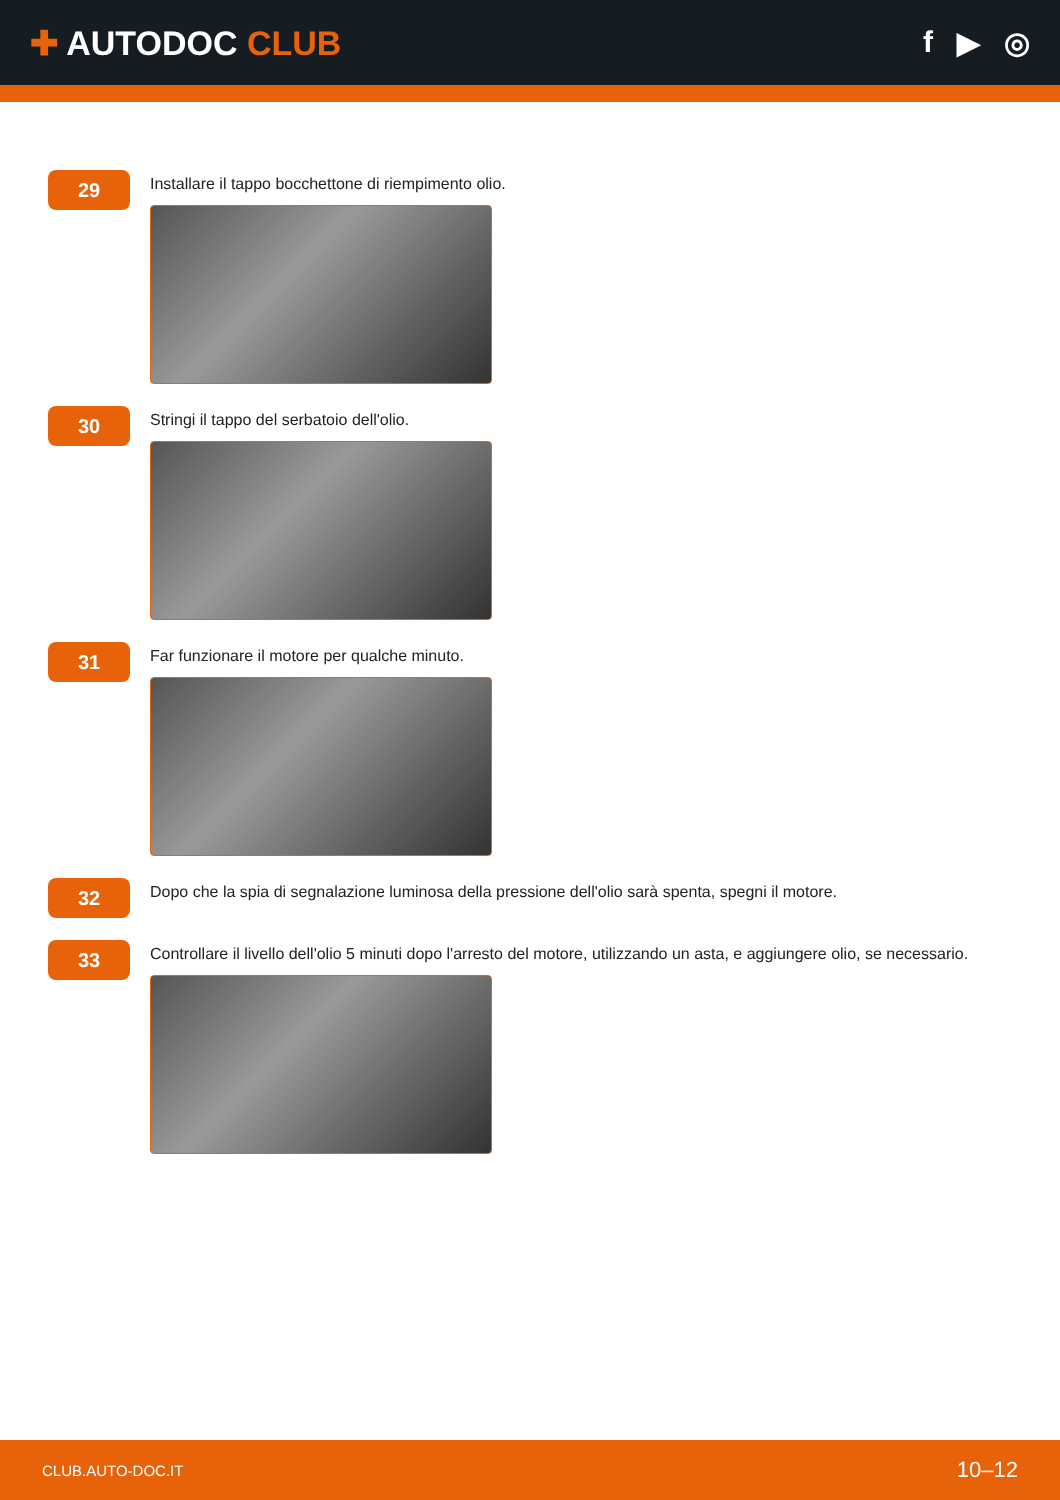✚ AUTODOC CLUB f ▶ ◎
29
Installare il tappo bocchettone di riempimento olio.
30
Stringi il tappo del serbatoio dell'olio.
31
Far funzionare il motore per qualche minuto.
32
Dopo che la spia di segnalazione luminosa della pressione dell'olio sarà spenta, spegni il motore.
33
Controllare il livello dell'olio 5 minuti dopo l'arresto del motore, utilizzando un asta, e aggiungere olio, se necessario.
CLUB.AUTO-DOC.IT 10–12